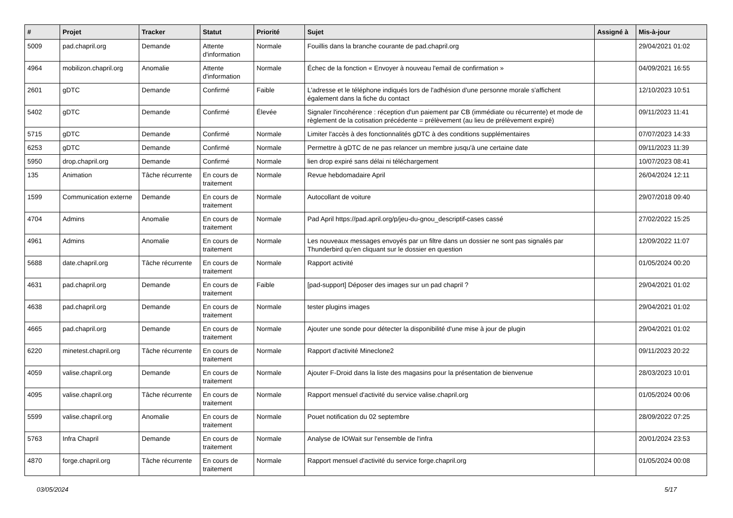| # | Projet | Tracker | Statut | Priorité | Sujet | Assigné à | Mis-à-jour |
| --- | --- | --- | --- | --- | --- | --- | --- |
| 5009 | pad.chapril.org | Demande | Attente d'information | Normale | Fouillis dans la branche courante de pad.chapril.org | | 29/04/2021 01:02 |
| 4964 | mobilizon.chapril.org | Anomalie | Attente d'information | Normale | Échec de la fonction « Envoyer à nouveau l'email de confirmation » | | 04/09/2021 16:55 |
| 2601 | gDTC | Demande | Confirmé | Faible | L'adresse et le téléphone indiqués lors de l'adhésion d'une personne morale s'affichent également dans la fiche du contact | | 12/10/2023 10:51 |
| 5402 | gDTC | Demande | Confirmé | Élevée | Signaler l'incohérence : réception d'un paiement par CB (immédiate ou récurrente) et mode de règlement de la cotisation précédente = prélèvement (au lieu de prélèvement expiré) | | 09/11/2023 11:41 |
| 5715 | gDTC | Demande | Confirmé | Normale | Limiter l'accès à des fonctionnalités gDTC à des conditions supplémentaires | | 07/07/2023 14:33 |
| 6253 | gDTC | Demande | Confirmé | Normale | Permettre à gDTC de ne pas relancer un membre jusqu'à une certaine date | | 09/11/2023 11:39 |
| 5950 | drop.chapril.org | Demande | Confirmé | Normale | lien drop expiré sans délai ni téléchargement | | 10/07/2023 08:41 |
| 135 | Animation | Tâche récurrente | En cours de traitement | Normale | Revue hebdomadaire April | | 26/04/2024 12:11 |
| 1599 | Communication externe | Demande | En cours de traitement | Normale | Autocollant de voiture | | 29/07/2018 09:40 |
| 4704 | Admins | Anomalie | En cours de traitement | Normale | Pad April https://pad.april.org/p/jeu-du-gnou_descriptif-cases cassé | | 27/02/2022 15:25 |
| 4961 | Admins | Anomalie | En cours de traitement | Normale | Les nouveaux messages envoyés par un filtre dans un dossier ne sont pas signalés par Thunderbird qu'en cliquant sur le dossier en question | | 12/09/2022 11:07 |
| 5688 | date.chapril.org | Tâche récurrente | En cours de traitement | Normale | Rapport activité | | 01/05/2024 00:20 |
| 4631 | pad.chapril.org | Demande | En cours de traitement | Faible | [pad-support] Déposer des images sur un pad chapril ? | | 29/04/2021 01:02 |
| 4638 | pad.chapril.org | Demande | En cours de traitement | Normale | tester plugins images | | 29/04/2021 01:02 |
| 4665 | pad.chapril.org | Demande | En cours de traitement | Normale | Ajouter une sonde pour détecter la disponibilité d'une mise à jour de plugin | | 29/04/2021 01:02 |
| 6220 | minetest.chapril.org | Tâche récurrente | En cours de traitement | Normale | Rapport d'activité Mineclone2 | | 09/11/2023 20:22 |
| 4059 | valise.chapril.org | Demande | En cours de traitement | Normale | Ajouter F-Droid dans la liste des magasins pour la présentation de bienvenue | | 28/03/2023 10:01 |
| 4095 | valise.chapril.org | Tâche récurrente | En cours de traitement | Normale | Rapport mensuel d'activité du service valise.chapril.org | | 01/05/2024 00:06 |
| 5599 | valise.chapril.org | Anomalie | En cours de traitement | Normale | Pouet notification du 02 septembre | | 28/09/2022 07:25 |
| 5763 | Infra Chapril | Demande | En cours de traitement | Normale | Analyse de IOWait sur l'ensemble de l'infra | | 20/01/2024 23:53 |
| 4870 | forge.chapril.org | Tâche récurrente | En cours de traitement | Normale | Rapport mensuel d'activité du service forge.chapril.org | | 01/05/2024 00:08 |
03/05/2024 5/17